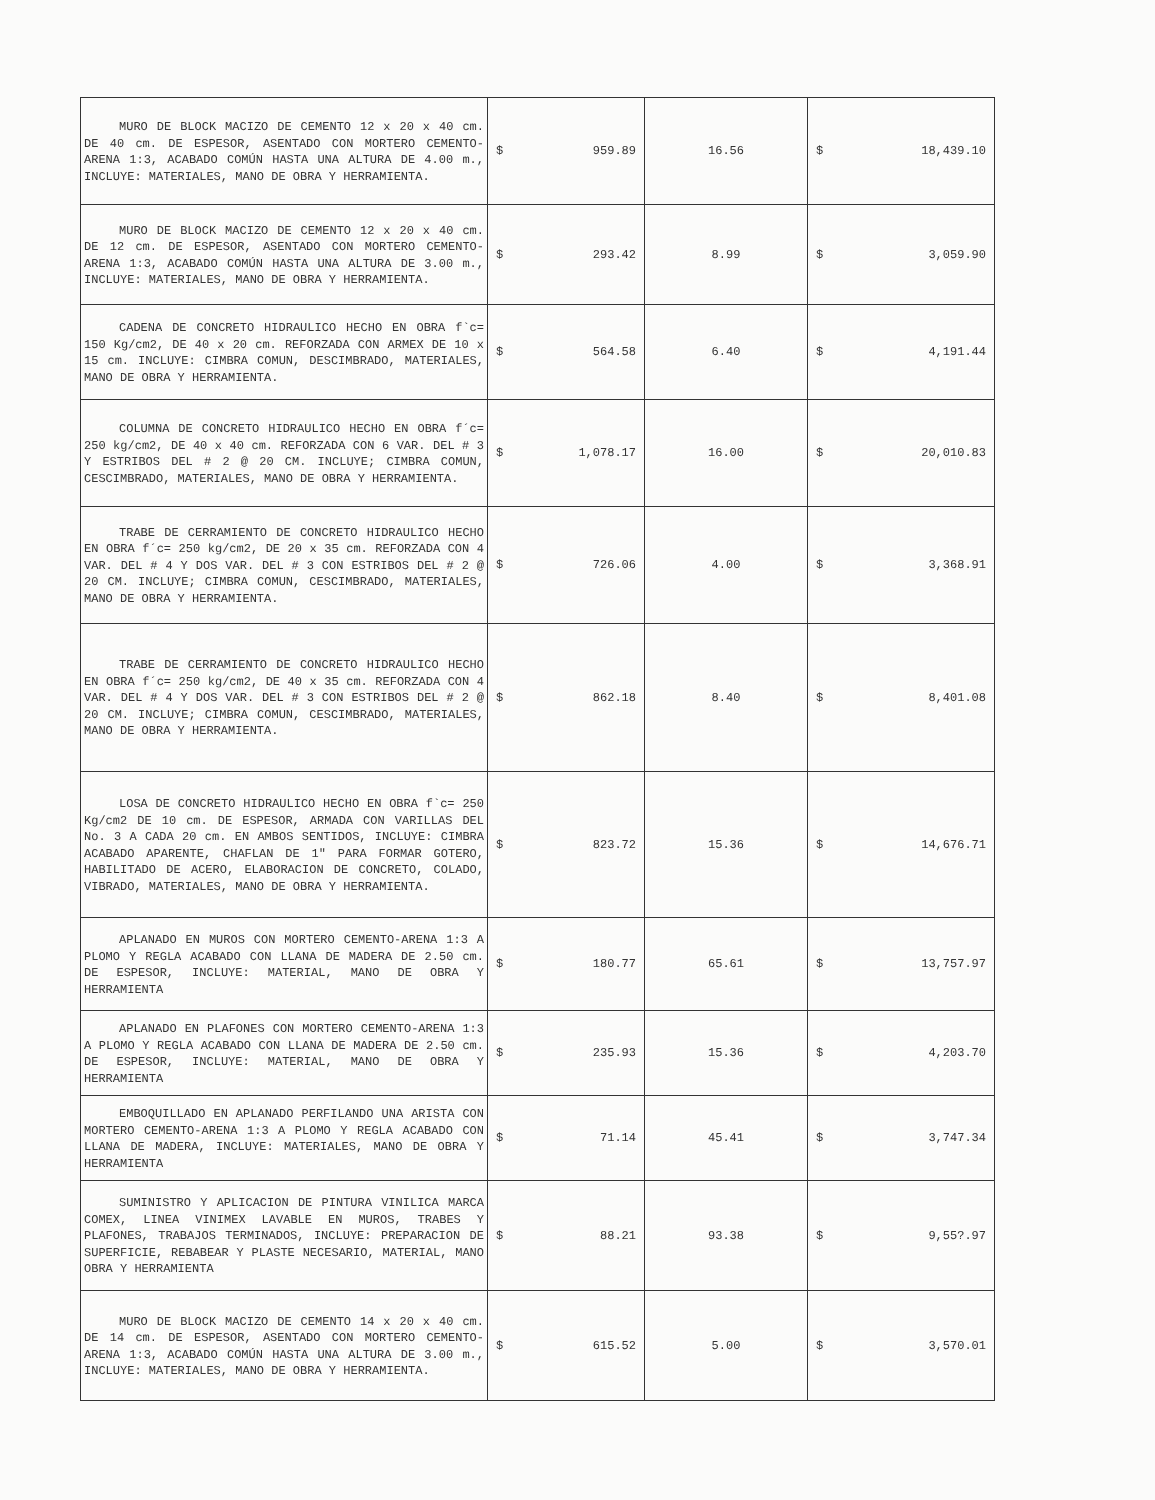| MURO DE BLOCK MACIZO DE CEMENTO 12 x 20 x 40 cm. DE 40 cm. DE ESPESOR, ASENTADO CON MORTERO CEMENTO-ARENA 1:3, ACABADO COMÚN HASTA UNA ALTURA DE 4.00 m., INCLUYE: MATERIALES, MANO DE OBRA Y HERRAMIENTA. | $ 959.89 | 16.56 | $ 18,439.10 |
| MURO DE BLOCK MACIZO DE CEMENTO 12 x 20 x 40 cm. DE 12 cm. DE ESPESOR, ASENTADO CON MORTERO CEMENTO-ARENA 1:3, ACABADO COMÚN HASTA UNA ALTURA DE 3.00 m., INCLUYE: MATERIALES, MANO DE OBRA Y HERRAMIENTA. | $ 293.42 | 8.99 | $ 3,059.90 |
| CADENA DE CONCRETO HIDRAULICO HECHO EN OBRA f`c= 150 Kg/cm2, DE 40 x 20 cm. REFORZADA CON ARMEX DE 10 x 15 cm. INCLUYE: CIMBRA COMUN, DESCIMBRADO, MATERIALES, MANO DE OBRA Y HERRAMIENTA. | $ 564.58 | 6.40 | $ 4,191.44 |
| COLUMNA DE CONCRETO HIDRAULICO HECHO EN OBRA f´c= 250 kg/cm2, DE 40 x 40 cm. REFORZADA CON 6 VAR. DEL # 3 Y ESTRIBOS DEL # 2 @ 20 CM. INCLUYE; CIMBRA COMUN, CESCIMBRADO, MATERIALES, MANO DE OBRA Y HERRAMIENTA. | $ 1,078.17 | 16.00 | $ 20,010.83 |
| TRABE DE CERRAMIENTO DE CONCRETO HIDRAULICO HECHO EN OBRA f´c= 250 kg/cm2, DE 20 x 35 cm. REFORZADA CON 4 VAR. DEL # 4 Y DOS VAR. DEL # 3 CON ESTRIBOS DEL # 2 @ 20 CM. INCLUYE; CIMBRA COMUN, CESCIMBRADO, MATERIALES, MANO DE OBRA Y HERRAMIENTA. | $ 726.06 | 4.00 | $ 3,368.91 |
| TRABE DE CERRAMIENTO DE CONCRETO HIDRAULICO HECHO EN OBRA f´c= 250 kg/cm2, DE 40 x 35 cm. REFORZADA CON 4 VAR. DEL # 4 Y DOS VAR. DEL # 3 CON ESTRIBOS DEL # 2 @ 20 CM. INCLUYE; CIMBRA COMUN, CESCIMBRADO, MATERIALES, MANO DE OBRA Y HERRAMIENTA. | $ 862.18 | 8.40 | $ 8,401.08 |
| LOSA DE CONCRETO HIDRAULICO HECHO EN OBRA f`c= 250 Kg/cm2 DE 10 cm. DE ESPESOR, ARMADA CON VARILLAS DEL No. 3 A CADA 20 cm. EN AMBOS SENTIDOS, INCLUYE: CIMBRA ACABADO APARENTE, CHAFLAN DE 1" PARA FORMAR GOTERO, HABILITADO DE ACERO, ELABORACION DE CONCRETO, COLADO, VIBRADO, MATERIALES, MANO DE OBRA Y HERRAMIENTA. | $ 823.72 | 15.36 | $ 14,676.71 |
| APLANADO EN MUROS CON MORTERO CEMENTO-ARENA 1:3 A PLOMO Y REGLA ACABADO CON LLANA DE MADERA DE 2.50 cm. DE ESPESOR, INCLUYE: MATERIAL, MANO DE OBRA Y HERRAMIENTA | $ 180.77 | 65.61 | $ 13,757.97 |
| APLANADO EN PLAFONES CON MORTERO CEMENTO-ARENA 1:3 A PLOMO Y REGLA ACABADO CON LLANA DE MADERA DE 2.50 cm. DE ESPESOR, INCLUYE: MATERIAL, MANO DE OBRA Y HERRAMIENTA | $ 235.93 | 15.36 | $ 4,203.70 |
| EMBOQUILLADO EN APLANADO PERFILANDO UNA ARISTA CON MORTERO CEMENTO-ARENA 1:3 A PLOMO Y REGLA ACABADO CON LLANA DE MADERA, INCLUYE: MATERIALES, MANO DE OBRA Y HERRAMIENTA | $ 71.14 | 45.41 | $ 3,747.34 |
| SUMINISTRO Y APLICACION DE PINTURA VINILICA MARCA COMEX, LINEA VINIMEX LAVABLE EN MUROS, TRABES Y PLAFONES, TRABAJOS TERMINADOS, INCLUYE: PREPARACION DE SUPERFICIE, REBABEAR Y PLASTE NECESARIO, MATERIAL, MANO OBRA Y HERRAMIENTA | $ 88.21 | 93.38 | $ 9,55?.97 |
| MURO DE BLOCK MACIZO DE CEMENTO 14 x 20 x 40 cm. DE 14 cm. DE ESPESOR, ASENTADO CON MORTERO CEMENTO-ARENA 1:3, ACABADO COMÚN HASTA UNA ALTURA DE 3.00 m., INCLUYE: MATERIALES, MANO DE OBRA Y HERRAMIENTA. | $ 615.52 | 5.00 | $ 3,570.01 |